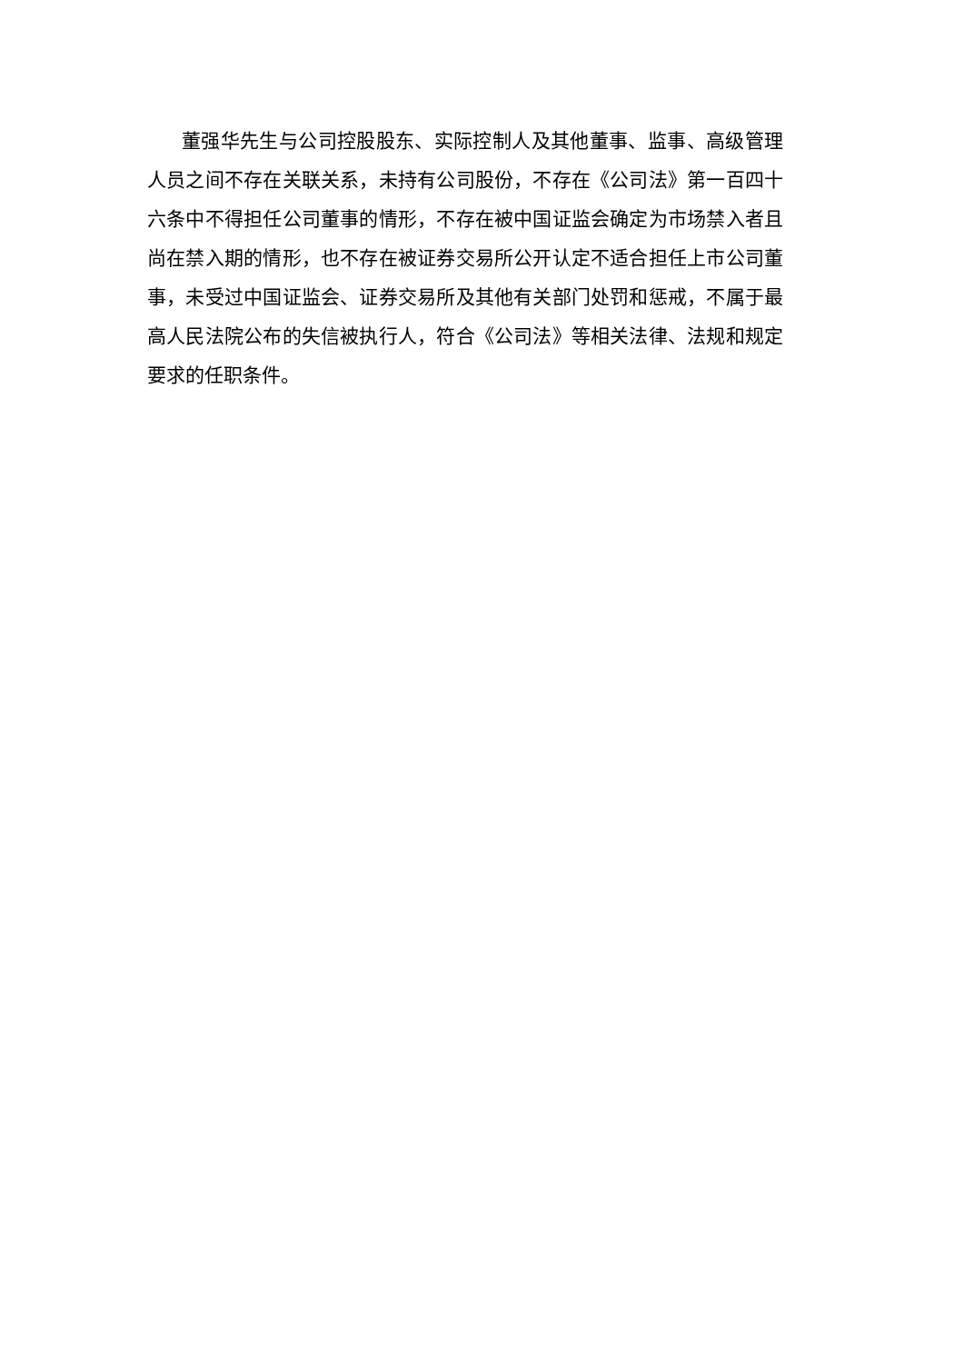董强华先生与公司控股股东、实际控制人及其他董事、监事、高级管理人员之间不存在关联关系，未持有公司股份，不存在《公司法》第一百四十六条中不得担任公司董事的情形，不存在被中国证监会确定为市场禁入者且尚在禁入期的情形，也不存在被证券交易所公开认定不适合担任上市公司董事，未受过中国证监会、证券交易所及其他有关部门处罚和惩戒，不属于最高人民法院公布的失信被执行人，符合《公司法》等相关法律、法规和规定要求的任职条件。